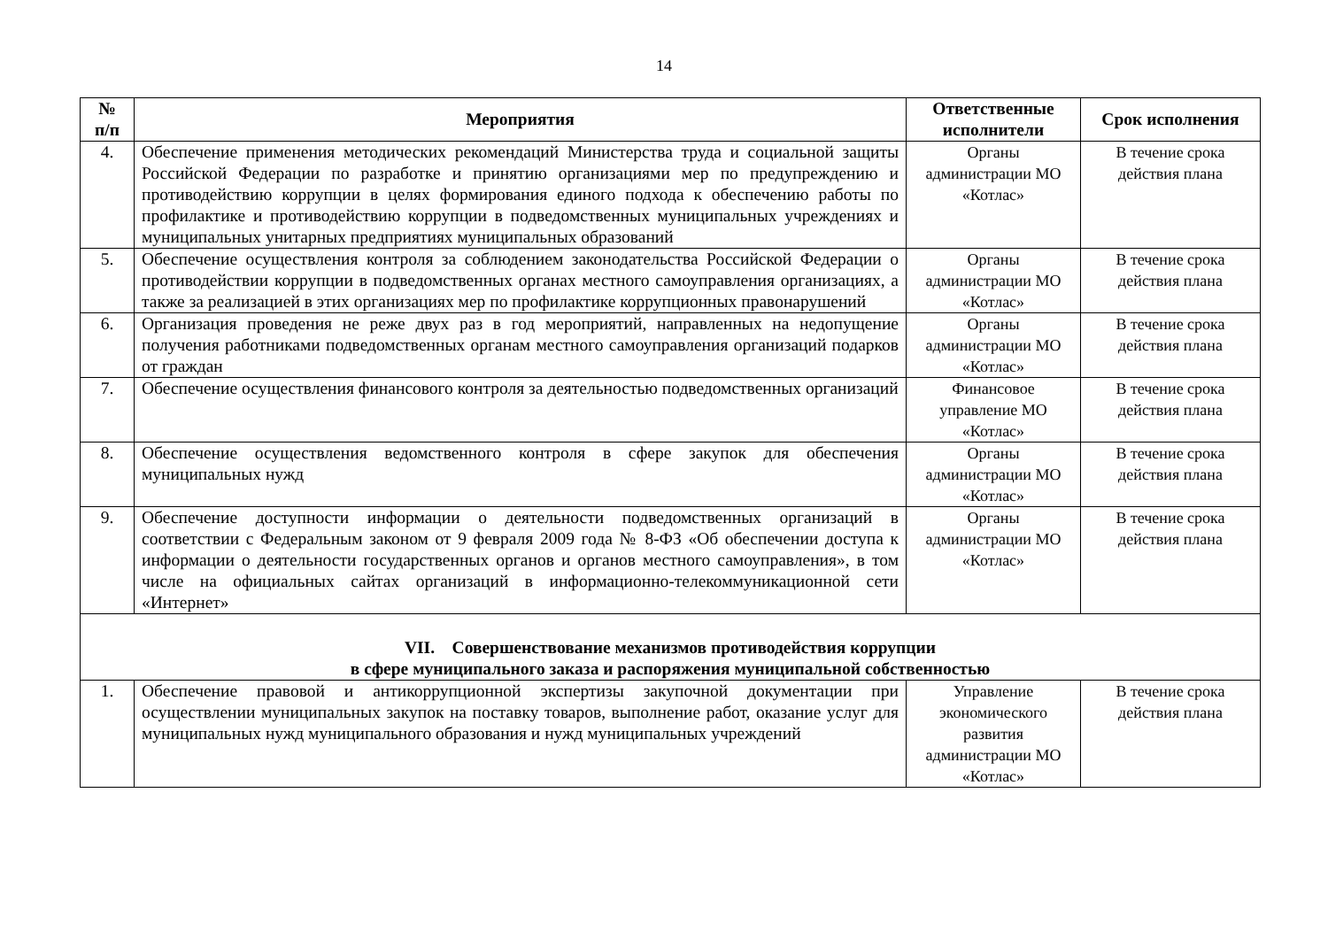14
| № п/п | Мероприятия | Ответственные исполнители | Срок исполнения |
| --- | --- | --- | --- |
| 4. | Обеспечение применения методических рекомендаций Министерства труда и социальной защиты Российской Федерации по разработке и принятию организациями мер по предупреждению и противодействию коррупции в целях формирования единого подхода к обеспечению работы по профилактике и противодействию коррупции в подведомственных муниципальных учреждениях и муниципальных унитарных предприятиях муниципальных образований | Органы администрации МО «Котлас» | В течение срока действия плана |
| 5. | Обеспечение осуществления контроля за соблюдением законодательства Российской Федерации о противодействии коррупции в подведомственных органах местного самоуправления организациях, а также за реализацией в этих организациях мер по профилактике коррупционных правонарушений | Органы администрации МО «Котлас» | В течение срока действия плана |
| 6. | Организация проведения не реже двух раз в год мероприятий, направленных на недопущение получения работниками подведомственных органам местного самоуправления организаций подарков от граждан | Органы администрации МО «Котлас» | В течение срока действия плана |
| 7. | Обеспечение осуществления финансового контроля за деятельностью подведомственных организаций | Финансовое управление МО «Котлас» | В течение срока действия плана |
| 8. | Обеспечение осуществления ведомственного контроля в сфере закупок для обеспечения муниципальных нужд | Органы администрации МО «Котлас» | В течение срока действия плана |
| 9. | Обеспечение доступности информации о деятельности подведомственных организаций в соответствии с Федеральным законом от 9 февраля 2009 года № 8-ФЗ «Об обеспечении доступа к информации о деятельности государственных органов и органов местного самоуправления», в том числе на официальных сайтах организаций в информационно-телекоммуникационной сети «Интернет» | Органы администрации МО «Котлас» | В течение срока действия плана |
| VII. Совершенствование механизмов противодействия коррупции в сфере муниципального заказа и распоряжения муниципальной собственностью | | | |
| 1. | Обеспечение правовой и антикоррупционной экспертизы закупочной документации при осуществлении муниципальных закупок на поставку товаров, выполнение работ, оказание услуг для муниципальных нужд муниципального образования и нужд муниципальных учреждений | Управление экономического развития администрации МО «Котлас» | В течение срока действия плана |